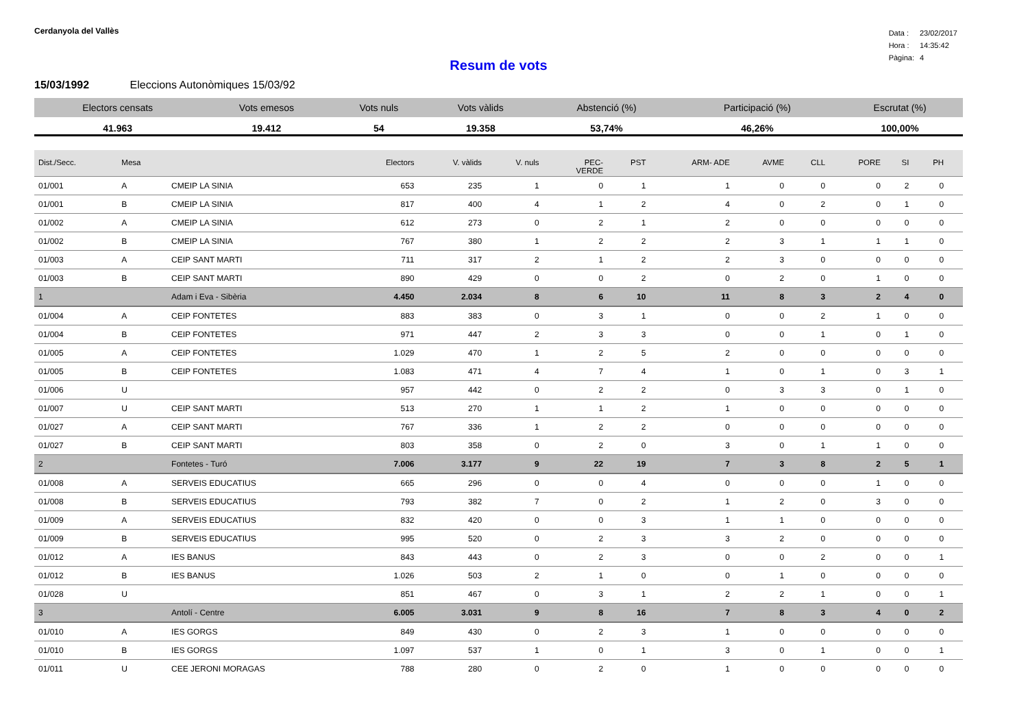Cerdanyola del Vallès
| Data : | 23/02/2017 |
| Hora : | 14:35:42 |
| Pàgina: | 4 |
Resum de vots
15/03/1992 Eleccions Autonòmiques 15/03/92
| Electors censats | Vots emesos | Vots nuls | Vots vàlids | Abstenció (%) | Participació (%) | Escrutat (%) |
| --- | --- | --- | --- | --- | --- | --- |
| 41.963 | 19.412 | 54 | 19.358 | 53,74% | 46,26% | 100,00% |
| Dist./Secc. | Mesa | | Electors | V. vàlids | V. nuls | PEC- VERDE | PST | ARM- ADE | AVME | CLL | PORE | SI | PH | |
| --- | --- | --- | --- | --- | --- | --- | --- | --- | --- | --- | --- | --- | --- | --- |
| 01/001 | A | CMEIP LA SINIA | 653 | 235 | 1 | 0 | 1 | 1 | 0 | 0 | 0 | 2 | 0 | |
| 01/001 | B | CMEIP LA SINIA | 817 | 400 | 4 | 1 | 2 | 4 | 0 | 2 | 0 | 1 | 0 | |
| 01/002 | A | CMEIP LA SINIA | 612 | 273 | 0 | 2 | 1 | 2 | 0 | 0 | 0 | 0 | 0 | |
| 01/002 | B | CMEIP LA SINIA | 767 | 380 | 1 | 2 | 2 | 2 | 3 | 1 | 1 | 1 | 0 | |
| 01/003 | A | CEIP SANT MARTI | 711 | 317 | 2 | 1 | 2 | 2 | 3 | 0 | 0 | 0 | 0 | |
| 01/003 | B | CEIP SANT MARTI | 890 | 429 | 0 | 0 | 2 | 0 | 2 | 0 | 1 | 0 | 0 | |
| 1 | | Adam i Eva - Sibèria | 4.450 | 2.034 | 8 | 6 | 10 | 11 | 8 | 3 | 2 | 4 | 0 | |
| 01/004 | A | CEIP FONTETES | 883 | 383 | 0 | 3 | 1 | 0 | 0 | 2 | 1 | 0 | 0 | |
| 01/004 | B | CEIP FONTETES | 971 | 447 | 2 | 3 | 3 | 0 | 0 | 1 | 0 | 1 | 0 | |
| 01/005 | A | CEIP FONTETES | 1.029 | 470 | 1 | 2 | 5 | 2 | 0 | 0 | 0 | 0 | 0 | |
| 01/005 | B | CEIP FONTETES | 1.083 | 471 | 4 | 7 | 4 | 1 | 0 | 1 | 0 | 3 | 1 | |
| 01/006 | U | | 957 | 442 | 0 | 2 | 2 | 0 | 3 | 3 | 0 | 1 | 0 | |
| 01/007 | U | CEIP SANT MARTI | 513 | 270 | 1 | 1 | 2 | 1 | 0 | 0 | 0 | 0 | 0 | |
| 01/027 | A | CEIP SANT MARTI | 767 | 336 | 1 | 2 | 2 | 0 | 0 | 0 | 0 | 0 | 0 | |
| 01/027 | B | CEIP SANT MARTI | 803 | 358 | 0 | 2 | 0 | 3 | 0 | 1 | 1 | 0 | 0 | |
| 2 | | Fontetes - Turó | 7.006 | 3.177 | 9 | 22 | 19 | 7 | 3 | 8 | 2 | 5 | 1 | |
| 01/008 | A | SERVEIS EDUCATIUS | 665 | 296 | 0 | 0 | 4 | 0 | 0 | 0 | 1 | 0 | 0 | |
| 01/008 | B | SERVEIS EDUCATIUS | 793 | 382 | 7 | 0 | 2 | 1 | 2 | 0 | 3 | 0 | 0 | |
| 01/009 | A | SERVEIS EDUCATIUS | 832 | 420 | 0 | 0 | 3 | 1 | 1 | 0 | 0 | 0 | 0 | |
| 01/009 | B | SERVEIS EDUCATIUS | 995 | 520 | 0 | 2 | 3 | 3 | 2 | 0 | 0 | 0 | 0 | |
| 01/012 | A | IES BANUS | 843 | 443 | 0 | 2 | 3 | 0 | 0 | 2 | 0 | 0 | 1 | |
| 01/012 | B | IES BANUS | 1.026 | 503 | 2 | 1 | 0 | 0 | 1 | 0 | 0 | 0 | 0 | |
| 01/028 | U | | 851 | 467 | 0 | 3 | 1 | 2 | 2 | 1 | 0 | 0 | 1 | |
| 3 | | Antolí - Centre | 6.005 | 3.031 | 9 | 8 | 16 | 7 | 8 | 3 | 4 | 0 | 2 | |
| 01/010 | A | IES GORGS | 849 | 430 | 0 | 2 | 3 | 1 | 0 | 0 | 0 | 0 | 0 | |
| 01/010 | B | IES GORGS | 1.097 | 537 | 1 | 0 | 1 | 3 | 0 | 1 | 0 | 0 | 1 | |
| 01/011 | U | CEE JERONI MORAGAS | 788 | 280 | 0 | 2 | 0 | 1 | 0 | 0 | 0 | 0 | 0 | |